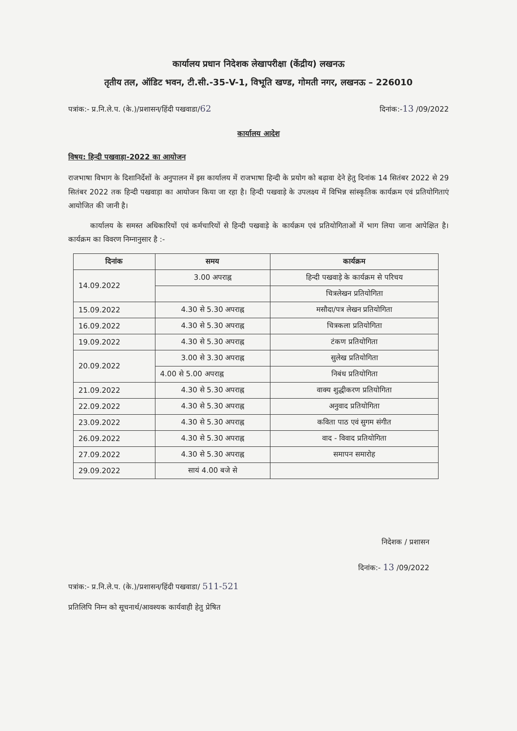कार्यालय प्रधान निदेशक लेखापरीक्षा (केंद्रीय) लखनऊ
तृतीय तल, ऑडिट भवन, टी.सी.-35-V-1, विभूति खण्ड, गोमती नगर, लखनऊ – 226010
पत्रांक:- प्र.नि.ले.प. (के.)/प्रशासन/हिंदी पखवाडा/62 दिनांक:-13 /09/2022
कार्यालय आदेश
विषय: हिन्दी पखवाड़ा-2022 का आयोजन
राजभाषा विभाग के दिशानिर्देशों के अनुपालन में इस कार्यालय में राजभाषा हिन्दी के प्रयोग को बढ़ावा देने हेतु दिनांक 14 सितंबर 2022 से 29 सितंबर 2022 तक हिन्दी पखवाड़ा का आयोजन किया जा रहा है। हिन्दी पखवाड़े के उपलक्ष्य में विभिन्न सांस्कृतिक कार्यक्रम एवं प्रतियोगिताएं आयोजित की जानी है।
   कार्यालय के समस्त अधिकारियों एवं कर्मचारियों से हिन्दी पखवाड़े के कार्यक्रम एवं प्रतियोगिताओं में भाग लिया जाना आपेक्षित है। कार्यक्रम का विवरण निम्नानुसार है :-
| दिनांक | समय | कार्यक्रम |
| --- | --- | --- |
| 14.09.2022 | 3.00 अपराह्न | हिन्दी पखवाड़े के कार्यक्रम से परिचय |
| | | चित्रलेखन प्रतियोगिता |
| 15.09.2022 | 4.30 से 5.30 अपराह्न | मसौदा/पत्र लेखन प्रतियोगिता |
| 16.09.2022 | 4.30 से 5.30 अपराह्न | चित्रकला प्रतियोगिता |
| 19.09.2022 | 4.30 से 5.30 अपराह्न | टंकण प्रतियोगिता |
| 20.09.2022 | 3.00 से 3.30 अपराह्न | सुलेख प्रतियोगिता |
| | 4.00 से 5.00 अपराह्न | निबंध प्रतियोगिता |
| 21.09.2022 | 4.30 से 5.30 अपराह्न | वाक्य शुद्धीकरण प्रतियोगिता |
| 22.09.2022 | 4.30 से 5.30 अपराह्न | अनुवाद प्रतियोगिता |
| 23.09.2022 | 4.30 से 5.30 अपराह्न | कविता पाठ एवं सुगम संगीत |
| 26.09.2022 | 4.30 से 5.30 अपराह्न | वाद - विवाद प्रतियोगिता |
| 27.09.2022 | 4.30 से 5.30 अपराह्न | समापन समारोह |
| 29.09.2022 | सायं 4.00 बजे से | |
निदेशक / प्रशासन
दिनांक:- 13 /09/2022
पत्रांक:- प्र.नि.ले.प. (के.)/प्रशासन/हिंदी पखवाडा/ 511-521
प्रतिलिपि निम्न को सूचनार्थ/आवश्यक कार्यवाही हेतु प्रेषित